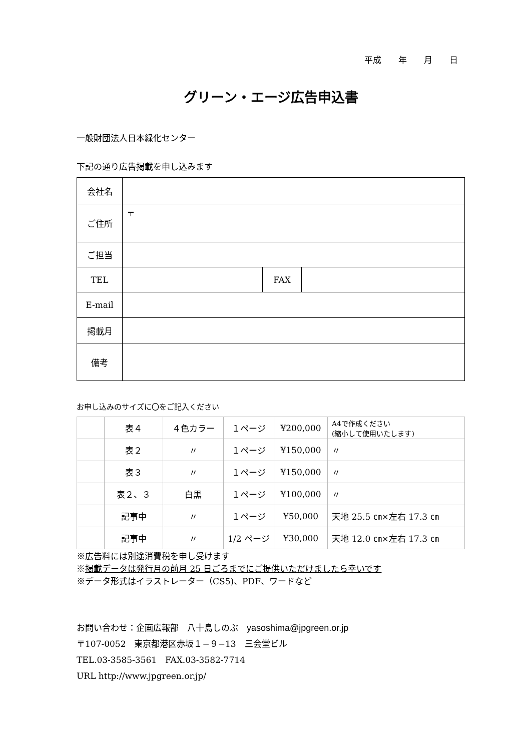平成　　年　　月　　日
グリーン・エージ広告申込書
一般財団法人日本緑化センター
下記の通り広告掲載を申し込みます
| 会社名 | | | |
| ご住所 | 〒 | | |
| ご担当 | | | |
| TEL | | FAX | |
| E-mail | | | |
| 掲載月 | | | |
| 備考 | | | |
お申し込みのサイズに〇をご記入ください
| | 表４ | ４色カラー | １ページ | ¥200,000 | A4で作成ください (縮小して使用いたします) |
| | 表２ | 〃 | １ページ | ¥150,000 | 〃 |
| | 表３ | 〃 | １ページ | ¥150,000 | 〃 |
| | 表２、３ | 白黒 | １ページ | ¥100,000 | 〃 |
| | 記事中 | 〃 | １ページ | ¥50,000 | 天地 25.5 ㎝×左右 17.3 ㎝ |
| | 記事中 | 〃 | 1/2 ページ | ¥30,000 | 天地 12.0 ㎝×左右 17.3 ㎝ |
※広告料には別途消費税を申し受けます
※掲載データは発行月の前月 25 日ごろまでにご提供いただけましたら幸いです
※データ形式はイラストレーター（CS5)、PDF、ワードなど
お問い合わせ：企画広報部　八十島しのぶ　yasoshima@jpgreen.or.jp
〒107-0052　東京都港区赤坂１−９−13　三会堂ビル
TEL.03-3585-3561　FAX.03-3582-7714
URL http://www.jpgreen.or.jp/